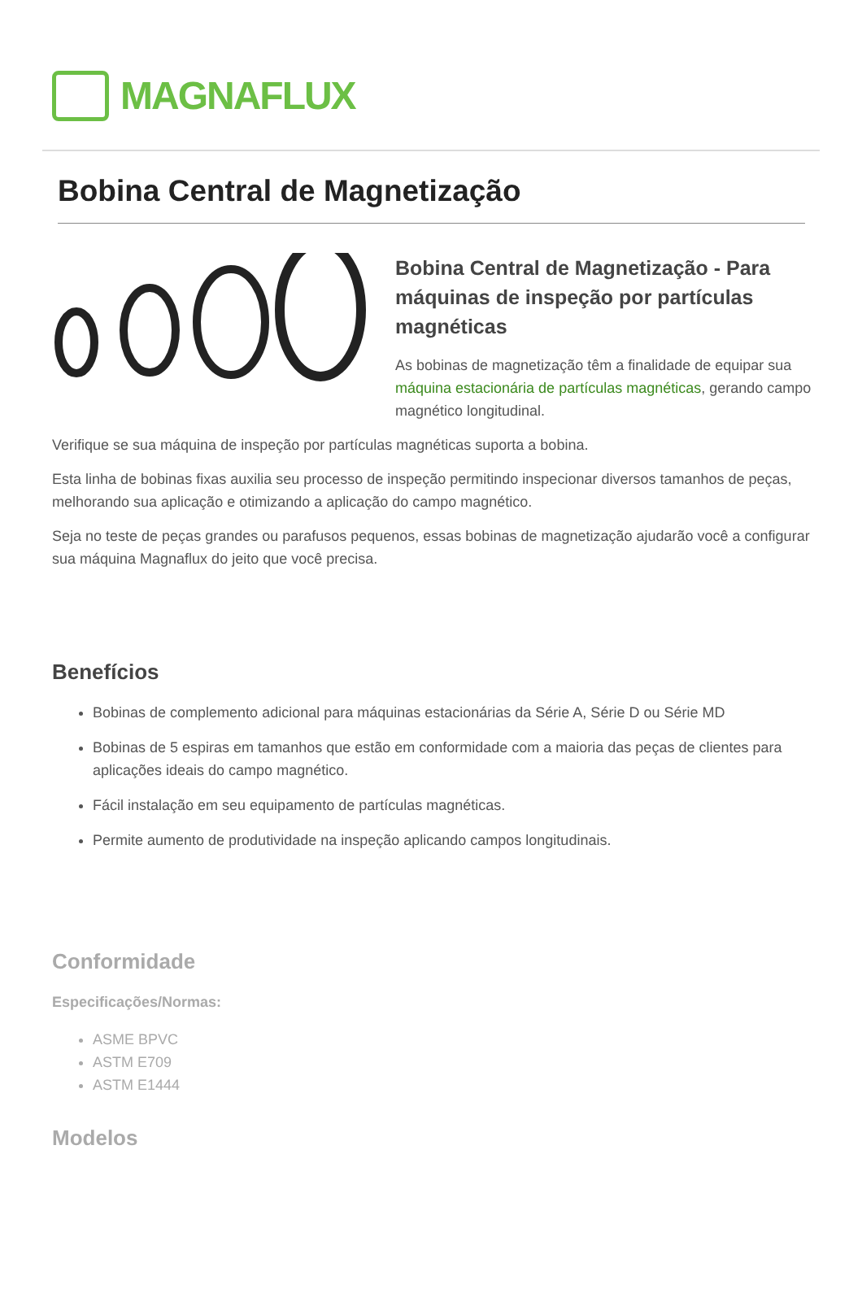MAGNAFLUX
Bobina Central de Magnetização
Bobina Central de Magnetização - Para máquinas de inspeção por partículas magnéticas
As bobinas de magnetização têm a finalidade de equipar sua máquina estacionária de partículas magnéticas, gerando campo magnético longitudinal.
Verifique se sua máquina de inspeção por partículas magnéticas suporta a bobina.
Esta linha de bobinas fixas auxilia seu processo de inspeção permitindo inspecionar diversos tamanhos de peças, melhorando sua aplicação e otimizando a aplicação do campo magnético.
Seja no teste de peças grandes ou parafusos pequenos, essas bobinas de magnetização ajudarão você a configurar sua máquina Magnaflux do jeito que você precisa.
Benefícios
Bobinas de complemento adicional para máquinas estacionárias da Série A, Série D ou Série MD
Bobinas de 5 espiras em tamanhos que estão em conformidade com a maioria das peças de clientes para aplicações ideais do campo magnético.
Fácil instalação em seu equipamento de partículas magnéticas.
Permite aumento de produtividade na inspeção aplicando campos longitudinais.
Conformidade
Especificações/Normas:
ASME BPVC
ASTM E709
ASTM E1444
Modelos